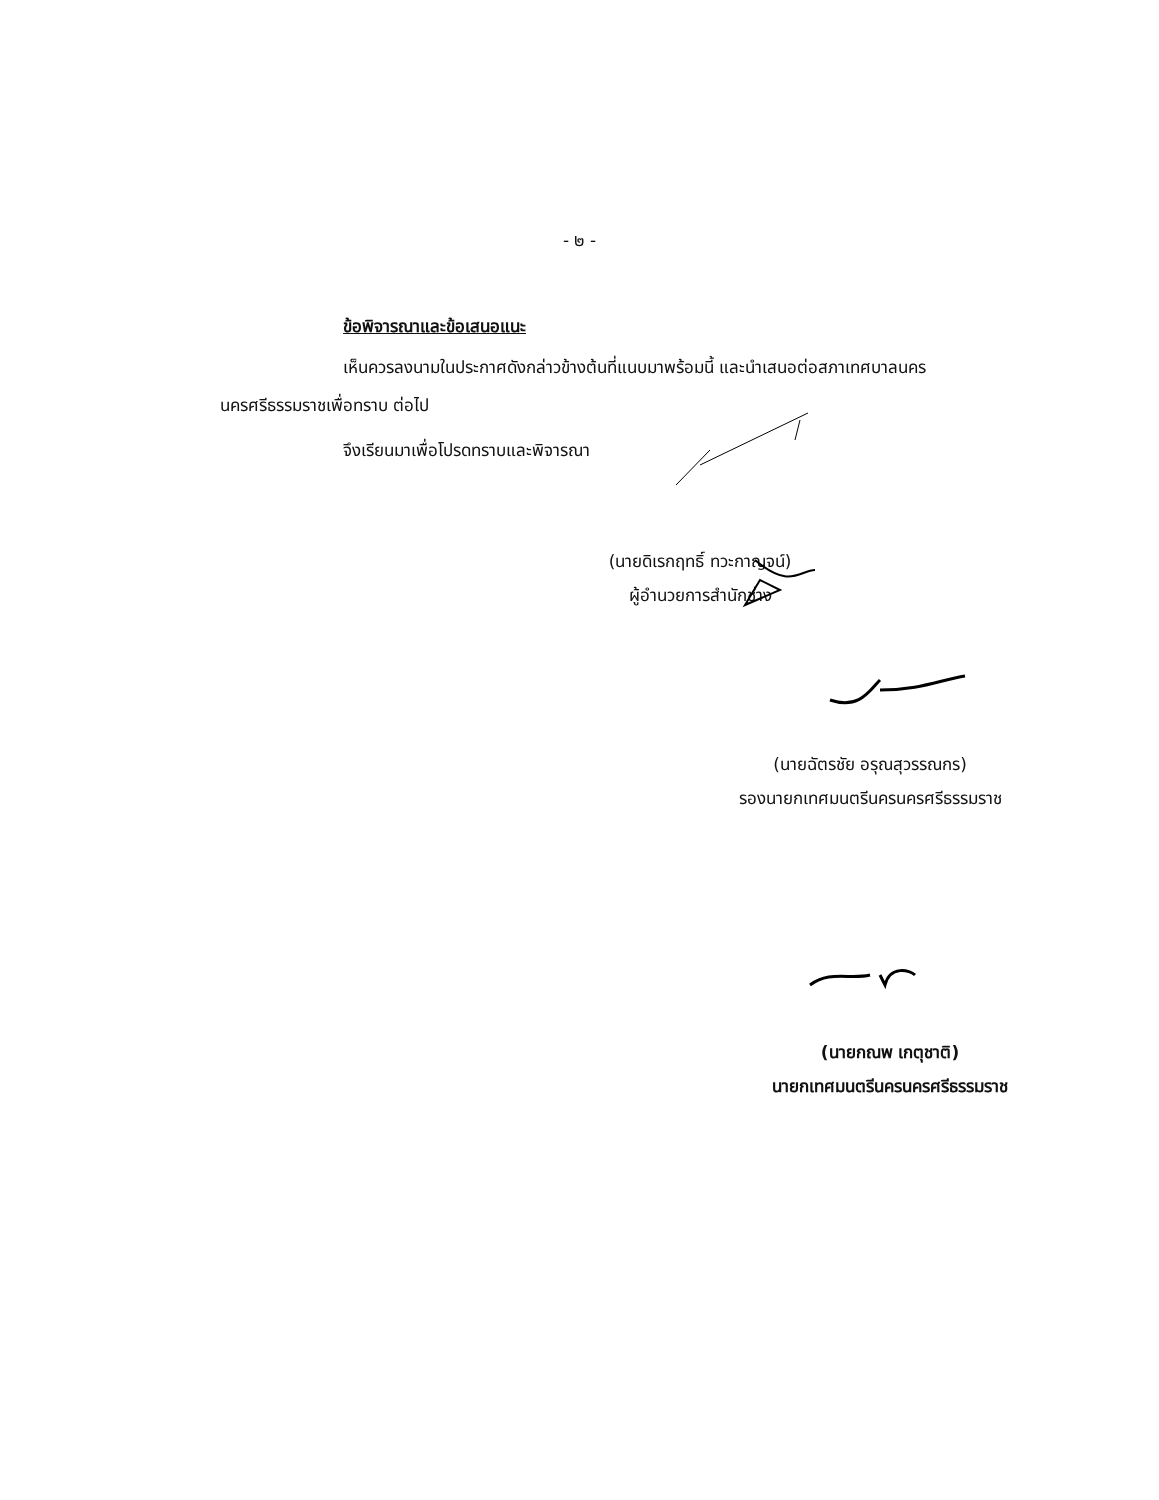- ๒ -
ข้อพิจารณาและข้อเสนอแนะ
เห็นควรลงนามในประกาศดังกล่าวข้างต้นที่แนบมาพร้อมนี้ และนำเสนอต่อสภาเทศบาลนคร นครศรีธรรมราชเพื่อทราบ ต่อไป
จึงเรียนมาเพื่อโปรดทราบและพิจารณา
(นายดิเรกฤทธิ์ ทวะกาญจน์)
ผู้อำนวยการสำนักช่าง
(นายฉัตรชัย อรุณสุวรรณกร)
รองนายกเทศมนตรีนครนครศรีธรรมราช
(นายกณพ เกตุชาติ)
นายกเทศมนตรีนครนครศรีธรรมราช